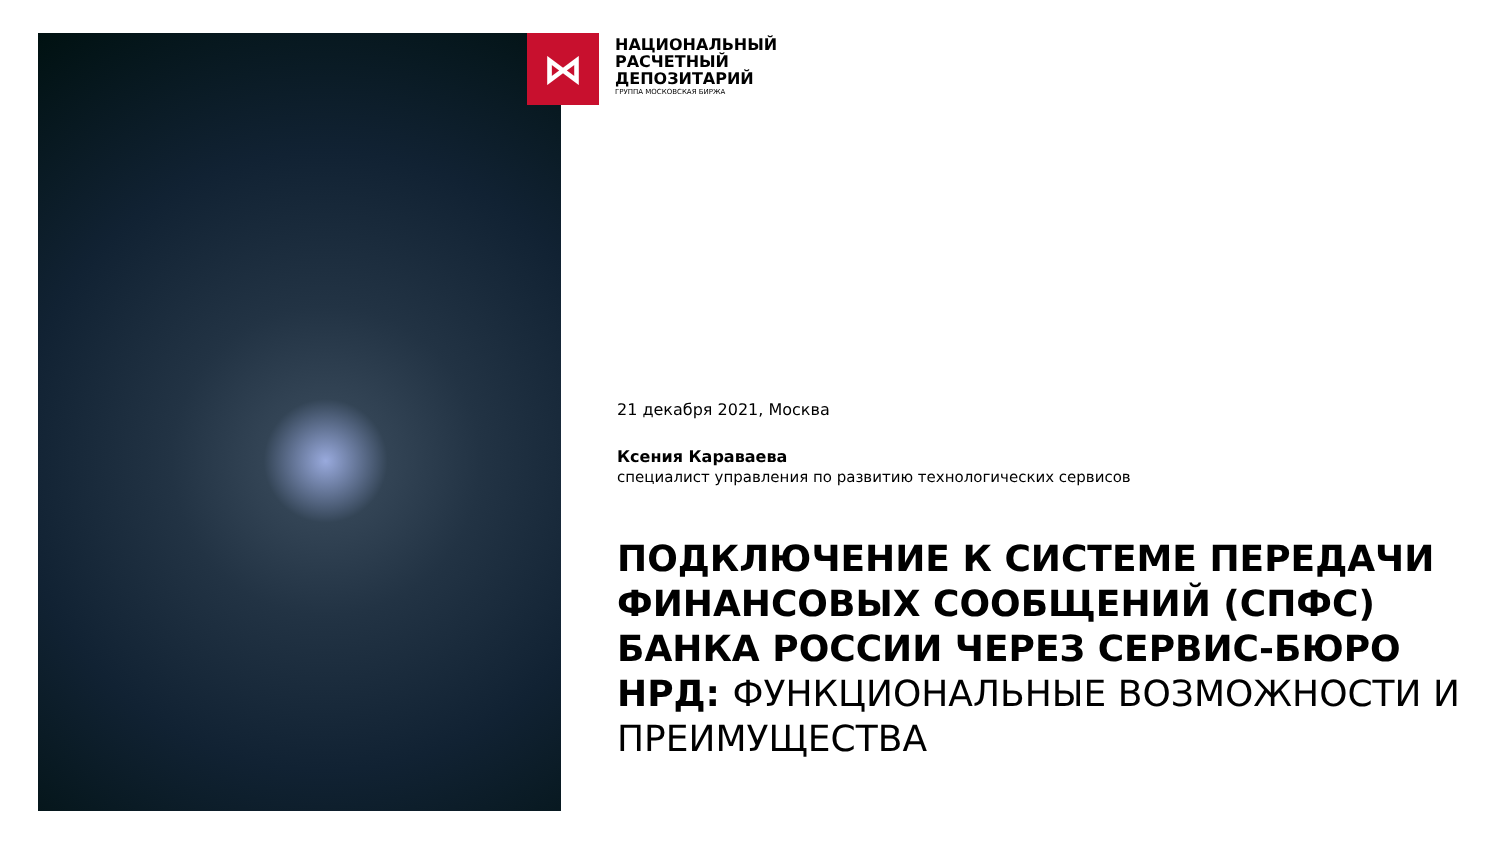⋈
НАЦИОНАЛЬНЫЙ
РАСЧЕТНЫЙ
ДЕПОЗИТАРИЙ
ГРУППА МОСКОВСКАЯ БИРЖА
21 декабря 2021, Москва
Ксения Караваева
специалист управления по развитию технологических сервисов
ПОДКЛЮЧЕНИЕ К СИСТЕМЕ ПЕРЕДАЧИ ФИНАНСОВЫХ СООБЩЕНИЙ (СПФС) БАНКА РОССИИ ЧЕРЕЗ СЕРВИС-БЮРО НРД: ФУНКЦИОНАЛЬНЫЕ ВОЗМОЖНОСТИ И ПРЕИМУЩЕСТВА